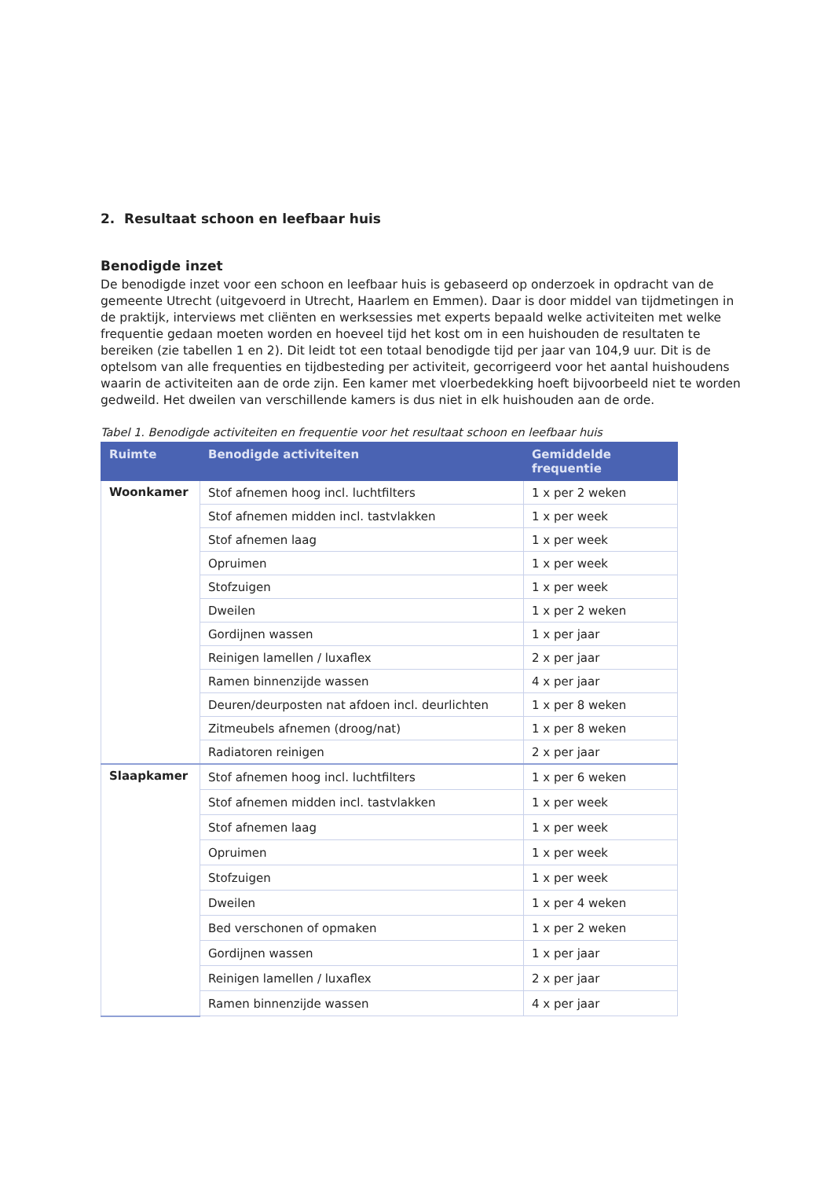2. Resultaat schoon en leefbaar huis
Benodigde inzet
De benodigde inzet voor een schoon en leefbaar huis is gebaseerd op onderzoek in opdracht van de gemeente Utrecht (uitgevoerd in Utrecht, Haarlem en Emmen). Daar is door middel van tijdmetingen in de praktijk, interviews met cliënten en werksessies met experts bepaald welke activiteiten met welke frequentie gedaan moeten worden en hoeveel tijd het kost om in een huishouden de resultaten te bereiken (zie tabellen 1 en 2). Dit leidt tot een totaal benodigde tijd per jaar van 104,9 uur. Dit is de optelsom van alle frequenties en tijdbesteding per activiteit, gecorrigeerd voor het aantal huishoudens waarin de activiteiten aan de orde zijn. Een kamer met vloerbedekking hoeft bijvoorbeeld niet te worden gedweild. Het dweilen van verschillende kamers is dus niet in elk huishouden aan de orde.
Tabel 1. Benodigde activiteiten en frequentie voor het resultaat schoon en leefbaar huis
| Ruimte | Benodigde activiteiten | Gemiddelde frequentie |
| --- | --- | --- |
| Woonkamer | Stof afnemen hoog incl. luchtfilters | 1 x per 2 weken |
| | Stof afnemen midden incl. tastvlakken | 1 x per week |
| | Stof afnemen laag | 1 x per week |
| | Opruimen | 1 x per week |
| | Stofzuigen | 1 x per week |
| | Dweilen | 1 x per 2 weken |
| | Gordijnen wassen | 1 x per jaar |
| | Reinigen lamellen / luxaflex | 2 x per jaar |
| | Ramen binnenzijde wassen | 4 x per jaar |
| | Deuren/deurposten nat afdoen incl. deurlichten | 1 x per 8 weken |
| | Zitmeubels afnemen (droog/nat) | 1 x per 8 weken |
| | Radiatoren reinigen | 2 x per jaar |
| Slaapkamer | Stof afnemen hoog incl. luchtfilters | 1 x per 6 weken |
| | Stof afnemen midden incl. tastvlakken | 1 x per week |
| | Stof afnemen laag | 1 x per week |
| | Opruimen | 1 x per week |
| | Stofzuigen | 1 x per week |
| | Dweilen | 1 x per 4 weken |
| | Bed verschonen of opmaken | 1 x per 2 weken |
| | Gordijnen wassen | 1 x per jaar |
| | Reinigen lamellen / luxaflex | 2 x per jaar |
| | Ramen binnenzijde wassen | 4 x per jaar |